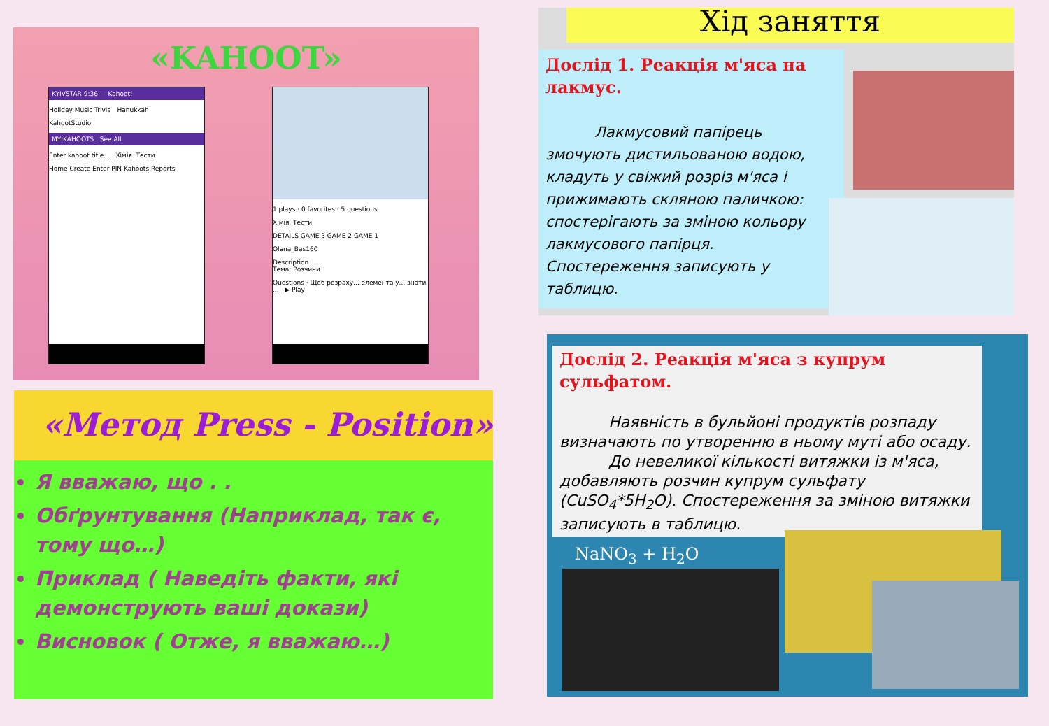«KAHOOT»
KYIVSTAR 9:36 — Kahoot!
Holiday Music Trivia Hanukkah
KahootStudio
MY KAHOOTS See All
Enter kahoot title... Хімія. Тести
Home Create Enter PIN Kahoots Reports
1 plays · 0 favorites · 5 questions
Хімія. Тести
DETAILS GAME 3 GAME 2 GAME 1
Olena_Bas160
Description
Тема: Розчини
Questions · Щоб розраху... елемента у... знати ... ▶ Play
«Метод Press - Position»
Я вважаю, що . .
Обґрунтування (Наприклад, так є, тому що…)
Приклад ( Наведіть факти, які демонструють ваші докази)
Висновок ( Отже, я вважаю…)
Хід заняття
Дослід 1. Реакція м'яса на лакмус.
Лакмусовий папірець змочують дистильованою водою, кладуть у свіжий розріз м'яса і прижимають скляною паличкою: спостерігають за зміною кольору лакмусового папірця. Спостереження записують у таблицю.
Дослід 2. Реакція м'яса з купрум сульфатом.
Наявність в бульйоні продуктів розпаду визначають по утворенню в ньому муті або осаду.
До невеликої кількості витяжки із м'яса, добавляють розчин купрум сульфату (CuSO<sub>4</sub>*5H<sub>2</sub>O). Спостереження за зміною витяжки записують в таблицю.
NaNO<sub>3</sub> + H<sub>2</sub>O